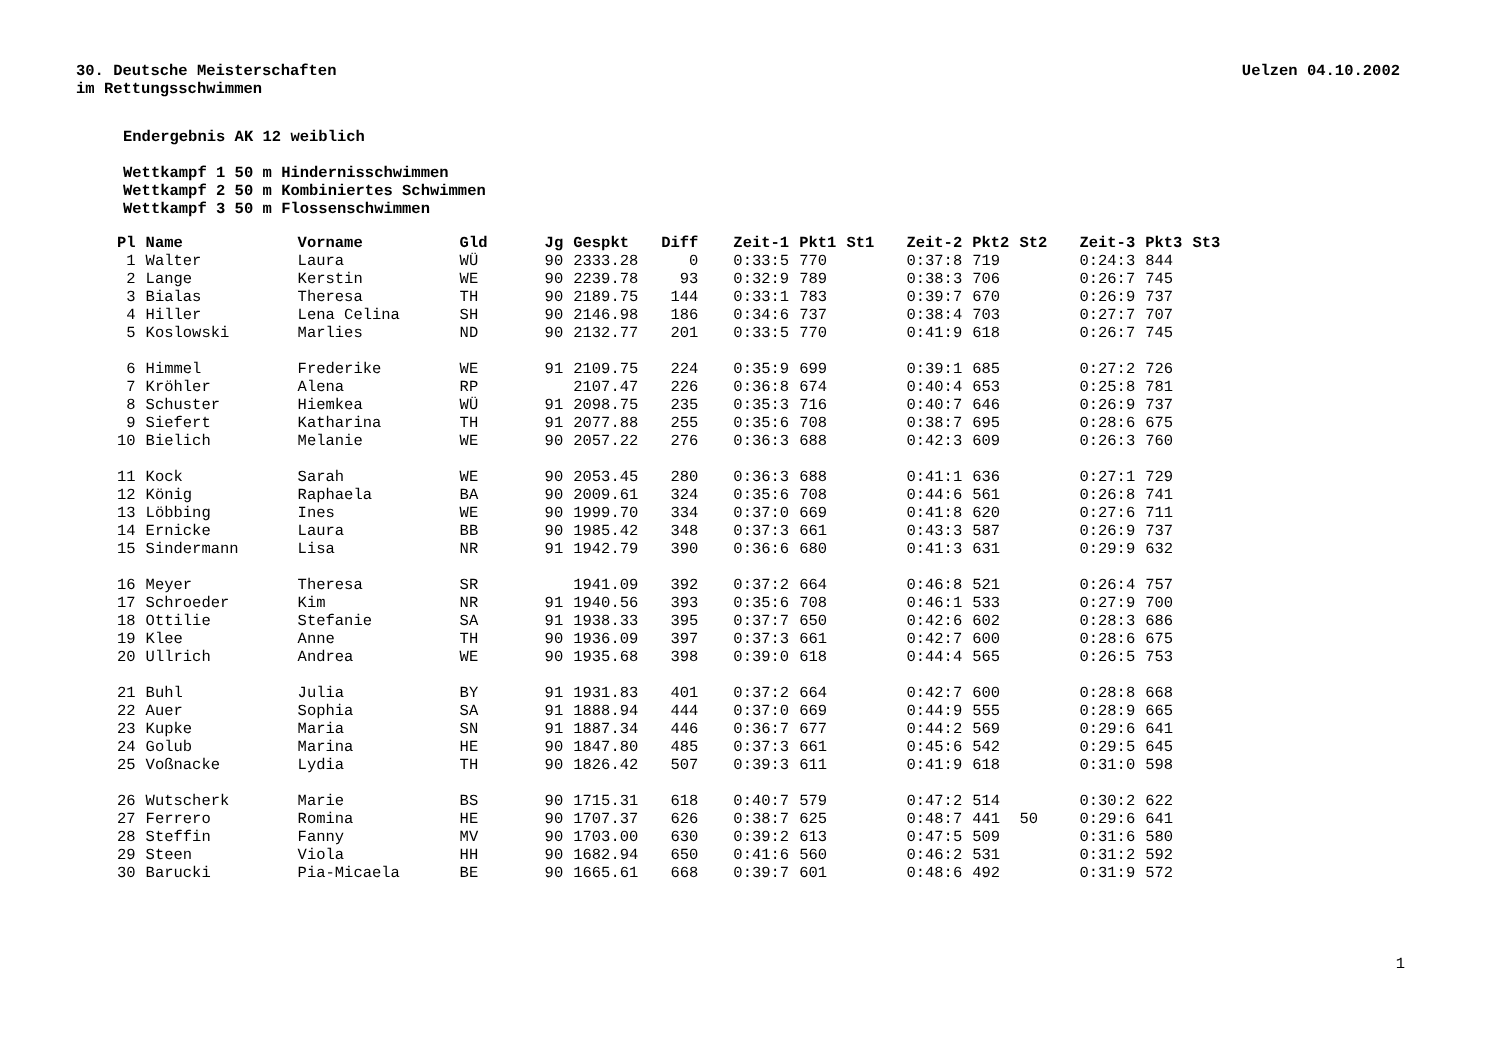30. Deutsche Meisterschaften
im Rettungsschwimmen
Uelzen 04.10.2002
Endergebnis AK 12 weiblich
Wettkampf 1 50 m Hindernisschwimmen
Wettkampf 2 50 m Kombiniertes Schwimmen
Wettkampf 3 50 m Flossenschwimmen
| Pl | Name | Vorname | Gld | Jg | Gespkt | Diff | Zeit-1 | Pkt1 | St1 | Zeit-2 | Pkt2 | St2 | Zeit-3 | Pkt3 | St3 |
| --- | --- | --- | --- | --- | --- | --- | --- | --- | --- | --- | --- | --- | --- | --- | --- |
| 1 | Walter | Laura | WÜ | 90 | 2333.28 | 0 | 0:33:5 | 770 | | 0:37:8 | 719 | | 0:24:3 | 844 | |
| 2 | Lange | Kerstin | WE | 90 | 2239.78 | 93 | 0:32:9 | 789 | | 0:38:3 | 706 | | 0:26:7 | 745 | |
| 3 | Bialas | Theresa | TH | 90 | 2189.75 | 144 | 0:33:1 | 783 | | 0:39:7 | 670 | | 0:26:9 | 737 | |
| 4 | Hiller | Lena Celina | SH | 90 | 2146.98 | 186 | 0:34:6 | 737 | | 0:38:4 | 703 | | 0:27:7 | 707 | |
| 5 | Koslowski | Marlies | ND | 90 | 2132.77 | 201 | 0:33:5 | 770 | | 0:41:9 | 618 | | 0:26:7 | 745 | |
| 6 | Himmel | Frederike | WE | 91 | 2109.75 | 224 | 0:35:9 | 699 | | 0:39:1 | 685 | | 0:27:2 | 726 | |
| 7 | Kröhler | Alena | RP | | 2107.47 | 226 | 0:36:8 | 674 | | 0:40:4 | 653 | | 0:25:8 | 781 | |
| 8 | Schuster | Hiemkea | WÜ | 91 | 2098.75 | 235 | 0:35:3 | 716 | | 0:40:7 | 646 | | 0:26:9 | 737 | |
| 9 | Siefert | Katharina | TH | 91 | 2077.88 | 255 | 0:35:6 | 708 | | 0:38:7 | 695 | | 0:28:6 | 675 | |
| 10 | Bielich | Melanie | WE | 90 | 2057.22 | 276 | 0:36:3 | 688 | | 0:42:3 | 609 | | 0:26:3 | 760 | |
| 11 | Kock | Sarah | WE | 90 | 2053.45 | 280 | 0:36:3 | 688 | | 0:41:1 | 636 | | 0:27:1 | 729 | |
| 12 | König | Raphaela | BA | 90 | 2009.61 | 324 | 0:35:6 | 708 | | 0:44:6 | 561 | | 0:26:8 | 741 | |
| 13 | Löbbing | Ines | WE | 90 | 1999.70 | 334 | 0:37:0 | 669 | | 0:41:8 | 620 | | 0:27:6 | 711 | |
| 14 | Ernicke | Laura | BB | 90 | 1985.42 | 348 | 0:37:3 | 661 | | 0:43:3 | 587 | | 0:26:9 | 737 | |
| 15 | Sindermann | Lisa | NR | 91 | 1942.79 | 390 | 0:36:6 | 680 | | 0:41:3 | 631 | | 0:29:9 | 632 | |
| 16 | Meyer | Theresa | SR | | 1941.09 | 392 | 0:37:2 | 664 | | 0:46:8 | 521 | | 0:26:4 | 757 | |
| 17 | Schroeder | Kim | NR | 91 | 1940.56 | 393 | 0:35:6 | 708 | | 0:46:1 | 533 | | 0:27:9 | 700 | |
| 18 | Ottilie | Stefanie | SA | 91 | 1938.33 | 395 | 0:37:7 | 650 | | 0:42:6 | 602 | | 0:28:3 | 686 | |
| 19 | Klee | Anne | TH | 90 | 1936.09 | 397 | 0:37:3 | 661 | | 0:42:7 | 600 | | 0:28:6 | 675 | |
| 20 | Ullrich | Andrea | WE | 90 | 1935.68 | 398 | 0:39:0 | 618 | | 0:44:4 | 565 | | 0:26:5 | 753 | |
| 21 | Buhl | Julia | BY | 91 | 1931.83 | 401 | 0:37:2 | 664 | | 0:42:7 | 600 | | 0:28:8 | 668 | |
| 22 | Auer | Sophia | SA | 91 | 1888.94 | 444 | 0:37:0 | 669 | | 0:44:9 | 555 | | 0:28:9 | 665 | |
| 23 | Kupke | Maria | SN | 91 | 1887.34 | 446 | 0:36:7 | 677 | | 0:44:2 | 569 | | 0:29:6 | 641 | |
| 24 | Golub | Marina | HE | 90 | 1847.80 | 485 | 0:37:3 | 661 | | 0:45:6 | 542 | | 0:29:5 | 645 | |
| 25 | Voßnacke | Lydia | TH | 90 | 1826.42 | 507 | 0:39:3 | 611 | | 0:41:9 | 618 | | 0:31:0 | 598 | |
| 26 | Wutscherk | Marie | BS | 90 | 1715.31 | 618 | 0:40:7 | 579 | | 0:47:2 | 514 | | 0:30:2 | 622 | |
| 27 | Ferrero | Romina | HE | 90 | 1707.37 | 626 | 0:38:7 | 625 | | 0:48:7 | 441 | 50 | 0:29:6 | 641 | |
| 28 | Steffin | Fanny | MV | 90 | 1703.00 | 630 | 0:39:2 | 613 | | 0:47:5 | 509 | | 0:31:6 | 580 | |
| 29 | Steen | Viola | HH | 90 | 1682.94 | 650 | 0:41:6 | 560 | | 0:46:2 | 531 | | 0:31:2 | 592 | |
| 30 | Barucki | Pia-Micaela | BE | 90 | 1665.61 | 668 | 0:39:7 | 601 | | 0:48:6 | 492 | | 0:31:9 | 572 | |
1